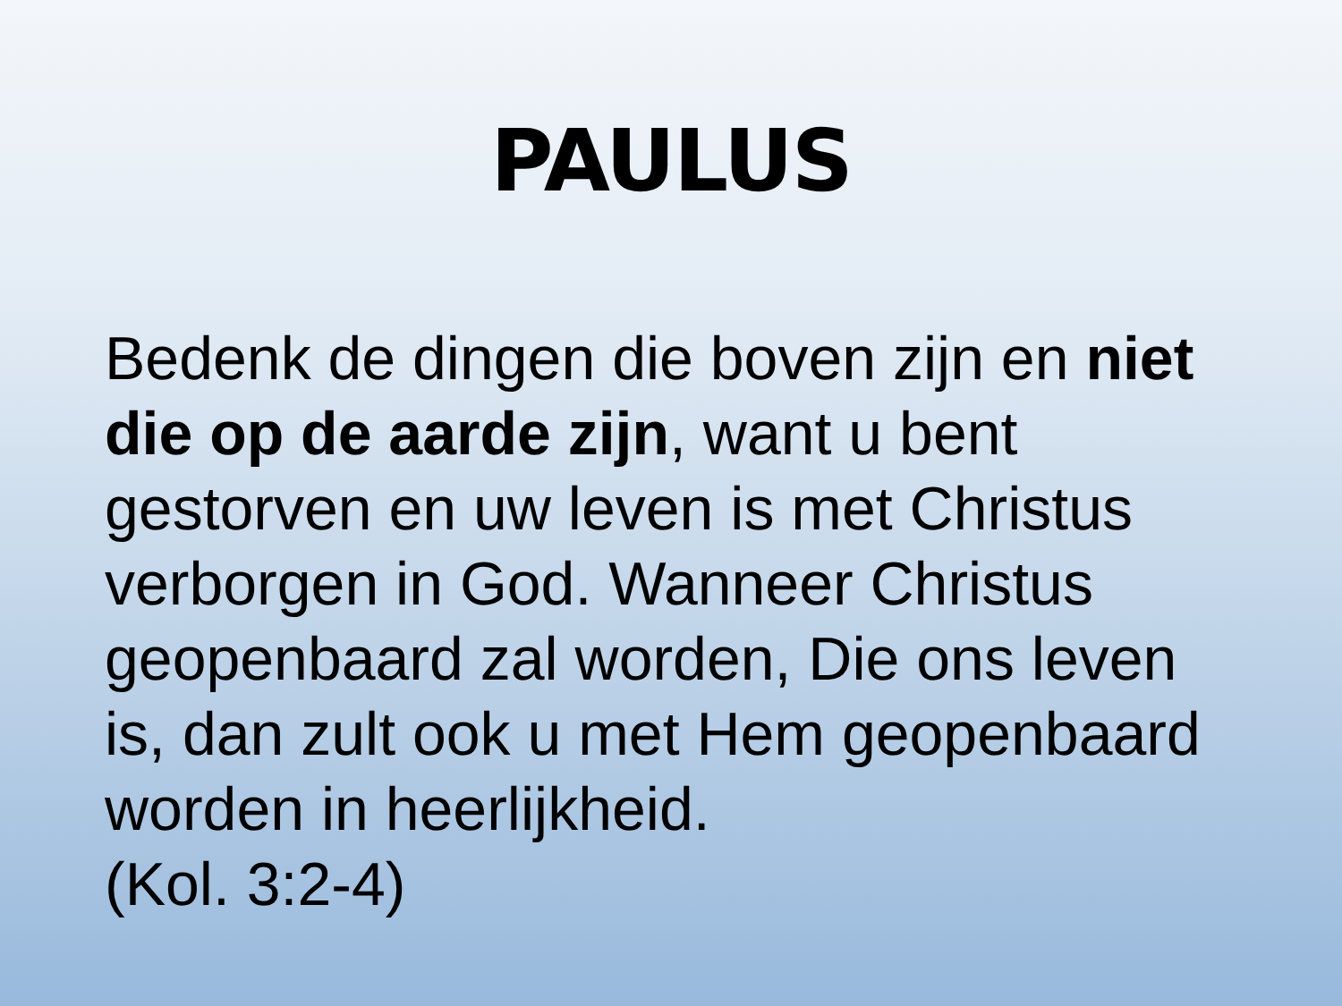PAULUS
Bedenk de dingen die boven zijn en niet die op de aarde zijn, want u bent gestorven en uw leven is met Christus verborgen in God. Wanneer Christus geopenbaard zal worden, Die ons leven is, dan zult ook u met Hem geopenbaard worden in heerlijkheid.
(Kol. 3:2-4)